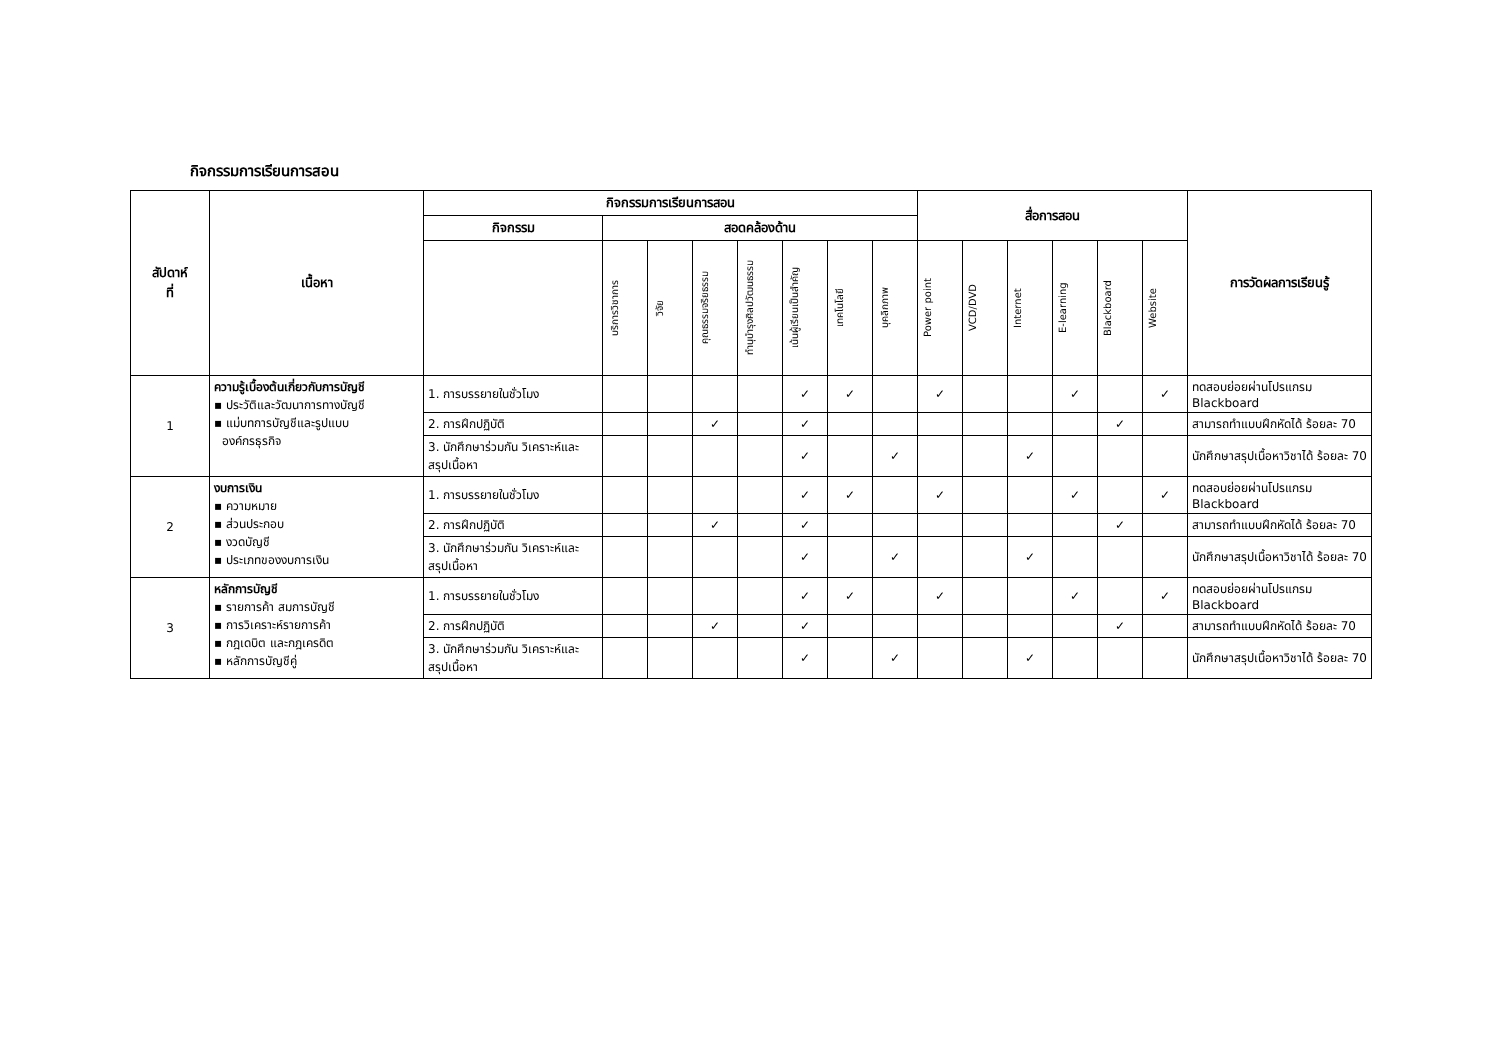กิจกรรมการเรียนการสอน
| สัปดาห์ ที่ | เนื้อหา | กิจกรรมการเรียนการสอน | | | | | | | | สื่อการสอน | | | | | | การวัดผลการเรียนรู้ |
| --- | --- | --- | --- | --- | --- | --- | --- | --- | --- | --- | --- | --- | --- | --- | --- | --- |
| | | กิจกรรม | สอดคล้องด้าน | | | | | | | | | | | | | |
| | | | บริการวิชาการ | วิจัย | คุณธรรมจริยธรรม | ทำนุบำรุงศิลปวัฒนธรรม | เน้นผู้เรียนเป็นสำคัญ | เทคโนโลยี | บุคลิกภาพ | Power point | VCD/DVD | Internet | E-learning | Blackboard | Website | |
| 1 | ความรู้เบื้องต้นเกี่ยวกับการบัญชี ▪ ประวัติและวัฒนาการทางบัญชี ▪ แม่บทการบัญชีและรูปแบบ องค์กรธุรกิจ | 1. การบรรยายในชั่วโมง | | | | | ✓ | ✓ | | ✓ | | | ✓ | | ✓ | ทดสอบย่อยผ่านโปรแกรม Blackboard |
| | | 2. การฝึกปฏิบัติ | | | ✓ | | ✓ | | | | | | | ✓ | | สามารถทำแบบฝึกหัดได้ ร้อยละ 70 |
| | | 3. นักศึกษาร่วมกัน วิเคราะห์และสรุปเนื้อหา | | | | | ✓ | | ✓ | | | ✓ | | | | นักศึกษาสรุปเนื้อหาวิชาได้ ร้อยละ 70 |
| 2 | งบการเงิน ▪ ความหมาย ▪ ส่วนประกอบ ▪ งวดบัญชี ▪ ประเภทของงบการเงิน | 1. การบรรยายในชั่วโมง | | | | | ✓ | ✓ | | ✓ | | | ✓ | | ✓ | ทดสอบย่อยผ่านโปรแกรม Blackboard |
| | | 2. การฝึกปฏิบัติ | | | ✓ | | ✓ | | | | | | | ✓ | | สามารถทำแบบฝึกหัดได้ ร้อยละ 70 |
| | | 3. นักศึกษาร่วมกัน วิเคราะห์และสรุปเนื้อหา | | | | | ✓ | | ✓ | | | ✓ | | | | นักศึกษาสรุปเนื้อหาวิชาได้ ร้อยละ 70 |
| 3 | หลักการบัญชี ▪ รายการค้า สมการบัญชี ▪ การวิเคราะห์รายการค้า ▪ กฎเดบิต และกฎเครดิต ▪ หลักการบัญชีคู่ | 1. การบรรยายในชั่วโมง | | | | | ✓ | ✓ | | ✓ | | | ✓ | | ✓ | ทดสอบย่อยผ่านโปรแกรม Blackboard |
| | | 2. การฝึกปฏิบัติ | | | ✓ | | ✓ | | | | | | | ✓ | | สามารถทำแบบฝึกหัดได้ ร้อยละ 70 |
| | | 3. นักศึกษาร่วมกัน วิเคราะห์และสรุปเนื้อหา | | | | | ✓ | | ✓ | | | ✓ | | | | นักศึกษาสรุปเนื้อหาวิชาได้ ร้อยละ 70 |